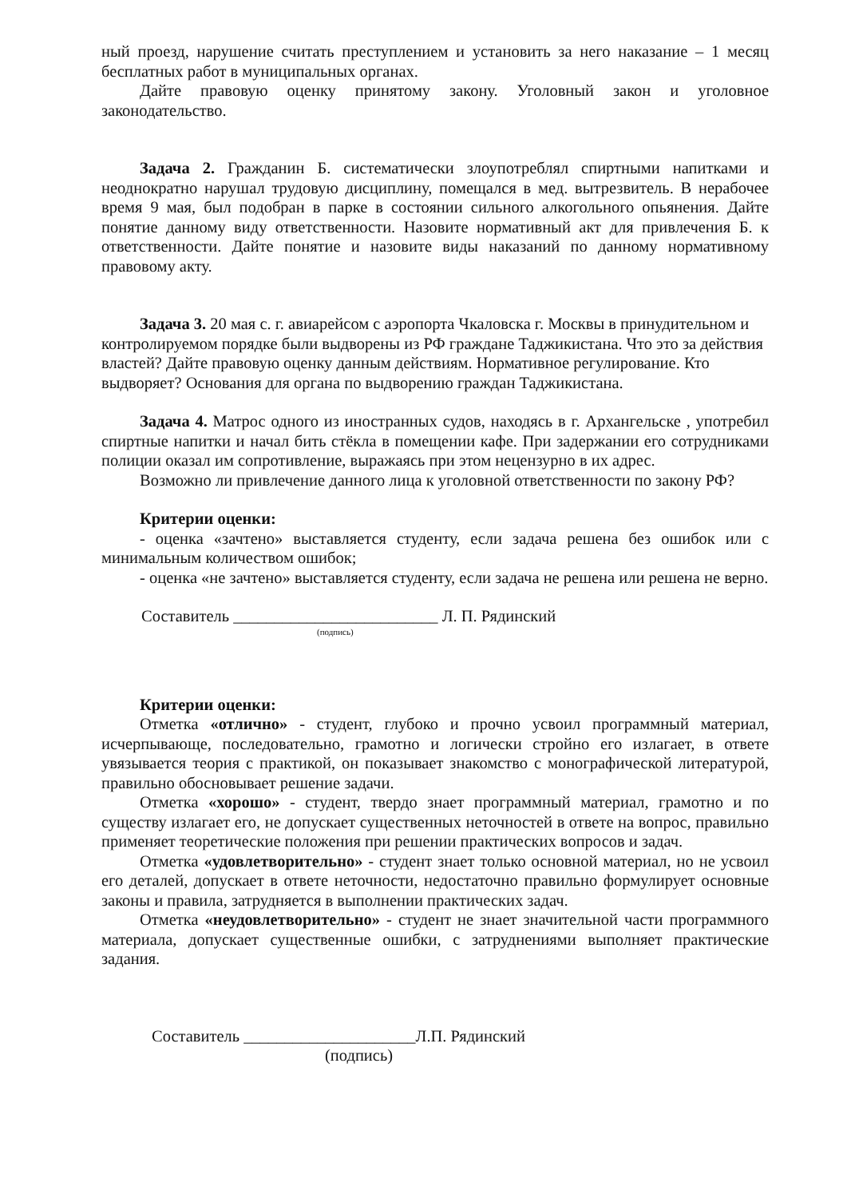ный проезд, нарушение считать преступлением и установить за него наказание – 1 месяц бесплатных работ в муниципальных органах.
Дайте правовую оценку принятому закону. Уголовный закон и уголовное законодательство.
Задача 2. Гражданин Б. систематически злоупотреблял спиртными напитками и неоднократно нарушал трудовую дисциплину, помещался в мед. вытрезвитель. В нерабочее время 9 мая, был подобран в парке в состоянии сильного алкогольного опьянения. Дайте понятие данному виду ответственности. Назовите нормативный акт для привлечения Б. к ответственности. Дайте понятие и назовите виды наказаний по данному нормативному правовому акту.
Задача 3. 20 мая с. г. авиарейсом с аэропорта Чкаловска г. Москвы в принудительном и контролируемом порядке были выдворены из РФ граждане Таджикистана. Что это за действия властей? Дайте правовую оценку данным действиям. Нормативное регулирование. Кто выдворяет? Основания для органа по выдворению граждан Таджикистана.
Задача 4. Матрос одного из иностранных судов, находясь в г. Архангельске , употребил спиртные напитки и начал бить стёкла в помещении кафе. При задержании его сотрудниками полиции оказал им сопротивление, выражаясь при этом нецензурно в их адрес.
Возможно ли привлечение данного лица к уголовной ответственности по закону РФ?
Критерии оценки:
- оценка «зачтено» выставляется студенту, если задача решена без ошибок или с минимальным количеством ошибок;
- оценка «не зачтено» выставляется студенту, если задача не решена или решена не верно.
Составитель _________________________ Л. П. Рядинский
(подпись)
Критерии оценки:
Отметка «отлично» - студент, глубоко и прочно усвоил программный материал, исчерпывающе, последовательно, грамотно и логически стройно его излагает, в ответе увязывается теория с практикой, он показывает знакомство с монографической литературой, правильно обосновывает решение задачи.
Отметка «хорошо» - студент, твердо знает программный материал, грамотно и по существу излагает его, не допускает существенных неточностей в ответе на вопрос, правильно применяет теоретические положения при решении практических вопросов и задач.
Отметка «удовлетворительно» - студент знает только основной материал, но не усвоил его деталей, допускает в ответе неточности, недостаточно правильно формулирует основные законы и правила, затрудняется в выполнении практических задач.
Отметка «неудовлетворительно» - студент не знает значительной части программного материала, допускает существенные ошибки, с затруднениями выполняет практические задания.
Составитель _____________________Л.П. Рядинский
(подпись)